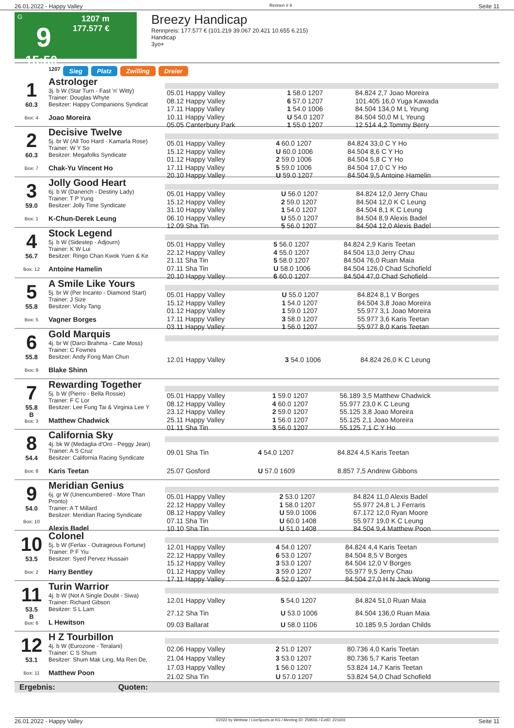26.01.2022 - Happy Valley Rennen # 9 Seite 11
G
9
15:50
1207 m
177.577 €
Breezy Handicap
Rennpreis: 177.577 € (101.219 39.067 20.421 10.655 6.215)
Handicap
3yo+
1207 Sieg Platz Zwilling Dreier
1
60.3
Box: 4
Astrologer
3j. b W (Star Turn - Fast 'n' Witty)
Trainer: Douglas Whyte
Besitzer: Happy Companions Syndicat
Joao Moreira
| 05.01 Happy Valley | 1 58.0 1207 | 84.824 2,7 Joao Moreira |
| 08.12 Happy Valley | 6 57.0 1207 | 101.405 16,0 Yuga Kawada |
| 17.11 Happy Valley | 1 54.0 1006 | 84.504 134,0 M L Yeung |
| 10.11 Happy Valley | U 54.0 1207 | 84.504 50,0 M L Yeung |
| 05.05 Canterbury Park | 1 55.0 1207 | 12.514 4,2 Tommy Berry |
2
60.3
Box: 7
Decisive Twelve
5j. br W (All Too Hard - Kamarla Rose)
Trainer: W Y So
Besitzer: Megafolks Syndicate
Chak-Yu Vincent Ho
| 05.01 Happy Valley | 4 60.0 1207 | 84.824 33,0 C Y Ho |
| 15.12 Happy Valley | U 60.0 1006 | 84.504 8,6 C Y Ho |
| 01.12 Happy Valley | 2 59.0 1006 | 84.504 5,8 C Y Ho |
| 17.11 Happy Valley | 5 59.0 1006 | 84.504 17,0 C Y Ho |
| 20.10 Happy Valley | U 59.0 1207 | 84.504 9,5 Antoine Hamelin |
3
59.0
Box: 1
Jolly Good Heart
6j. b W (Danerich - Destiny Lady)
Trainer: T P Yung
Besitzer: Jolly Time Syndicate
K-Chun-Derek Leung
| 05.01 Happy Valley | U 56.0 1207 | 84.824 12,0 Jerry Chau |
| 15.12 Happy Valley | 2 59.0 1207 | 84.504 12,0 K C Leung |
| 31.10 Happy Valley | 1 54.0 1207 | 84.504 8,1 K C Leung |
| 06.10 Happy Valley | U 55.0 1207 | 84.504 8,9 Alexis Badel |
| 12.09 Sha Tin | 5 56.0 1207 | 84.504 12,0 Alexis Badel |
4
56.7
Box: 12
Stock Legend
5j. b W (Sidestep - Adjourn)
Trainer: K W Lui
Besitzer: Ringo Chan Kwok Yuen & Ke
Antoine Hamelin
| 05.01 Happy Valley | 5 56.0 1207 | 84.824 2,9 Karis Teetan |
| 22.12 Happy Valley | 4 55.0 1207 | 84.504 13,0 Jerry Chau |
| 21.11 Sha Tin | 5 58.0 1207 | 84.504 76,0 Ruan Maia |
| 07.11 Sha Tin | U 58.0 1006 | 84.504 126,0 Chad Schofield |
| 20.10 Happy Valley | 6 60.0 1207 | 84.504 47,0 Chad Schofield |
5
55.8
Box: 5
A Smile Like Yours
5j. br W (Per Incanto - Diamond Start)
Trainer: J Size
Besitzer: Vicky Tang
Vagner Borges
| 05.01 Happy Valley | U 55.0 1207 | 84.824 8,1 V Borges |
| 15.12 Happy Valley | 1 54.0 1207 | 84.504 3,8 Joao Moreira |
| 01.12 Happy Valley | 1 59.0 1207 | 55.977 3,1 Joao Moreira |
| 17.11 Happy Valley | 3 58.0 1207 | 55.977 3,6 Karis Teetan |
| 03.11 Happy Valley | 1 56.0 1207 | 55.977 8,0 Karis Teetan |
6
55.8
Box: 9
Gold Marquis
4j. br W (Darci Brahma - Cate Moss)
Trainer: C Fownes
Besitzer: Andy Fong Man Chun
Blake Shinn
| 12.01 Happy Valley | 3 54.0 1006 | 84.824 26,0 K C Leung |
7
55.8
B
Box: 3
Rewarding Together
5j. b W (Pierro - Bella Rossie)
Trainer: F C Lor
Besitzer: Lee Fung Tai & Virginia Lee Y
Matthew Chadwick
| 05.01 Happy Valley | 1 59.0 1207 | 56.189 3,5 Matthew Chadwick |
| 08.12 Happy Valley | 4 60.0 1207 | 55.977 23,0 K C Leung |
| 23.12 Happy Valley | 2 59.0 1207 | 55.125 3,8 Joao Moreira |
| 25.11 Happy Valley | 1 56.0 1207 | 55.125 2,1 Joao Moreira |
| 01.11 Sha Tin | 3 56.0 1207 | 55.125 7,1 C Y Ho |
8
54.4
Box: 8
California Sky
4j. bk W (Medaglia d'Oro - Peggy Jean)
Trainer: A S Cruz
Besitzer: California Racing Syndicate
Karis Teetan
| 09.01 Sha Tin | 4 54.0 1207 | 84.824 4,5 Karis Teetan |
| 25.07 Gosford | U 57.0 1609 | 8.857 7,5 Andrew Gibbons |
9
54.0
Box: 10
Meridian Genius
6j. gr W (Unencumbered - More Than Pronto)
Trainer: A T Millard
Besitzer: Meridian Racing Syndicate
Alexis Badel
| 05.01 Happy Valley | 2 53.0 1207 | 84.824 11,0 Alexis Badel |
| 22.12 Happy Valley | 1 58.0 1207 | 55.977 24,8 L J Ferraris |
| 08.12 Happy Valley | U 59.0 1006 | 67.172 12,0 Ryan Moore |
| 07.11 Sha Tin | U 60.0 1408 | 55.977 19,0 K C Leung |
| 10.10 Sha Tin | U 51.0 1408 | 84.504 9,4 Matthew Poon |
10
53.5
Box: 2
Colonel
5j. b W (Ferlax - Outrageous Fortune)
Trainer: P F Yiu
Besitzer: Syed Pervez Hussain
Harry Bentley
| 12.01 Happy Valley | 4 54.0 1207 | 84.824 4,4 Karis Teetan |
| 22.12 Happy Valley | 6 53.0 1207 | 84.504 8,5 V Borges |
| 15.12 Happy Valley | 3 53.0 1207 | 84.504 12,0 V Borges |
| 01.12 Happy Valley | 3 59.0 1207 | 55.977 9,5 Jerry Chau |
| 17.11 Happy Valley | 6 52.0 1207 | 84.504 27,0 H N Jack Wong |
11
53.5
B
Box: 6
Turin Warrior
4j. b W (Not A Single Doubt - Siwa)
Trainer: Richard Gibson
Besitzer: S L Lam
L Hewitson
| 12.01 Happy Valley | 5 54.0 1207 | 84.824 51,0 Ruan Maia |
| 27.12 Sha Tin | U 53.0 1006 | 84.504 136,0 Ruan Maia |
| 09.03 Ballarat | U 58.0 1106 | 10.185 9,5 Jordan Childs |
12
53.1
Box: 11
H Z Tourbillon
4j. b W (Eurozone - Teralani)
Trainer: C S Shum
Besitzer: Shum Mak Ling, Ma Ren De,
Matthew Poon
| 02.06 Happy Valley | 2 51.0 1207 | 80.736 4,0 Karis Teetan |
| 21.04 Happy Valley | 3 53.0 1207 | 80.736 5,7 Karis Teetan |
| 17.03 Happy Valley | 1 56.0 1207 | 53.824 14,7 Karis Teetan |
| 21.02 Sha Tin | U 57.0 1207 | 53.824 54,0 Chad Schofield |
Ergebnis: Quoten:
26.01.2022 - Happy Valley ©2022 by Wettstar / LiveSports.at KG / Meeting ID: 259556 / ExtID: 221603 Seite 11